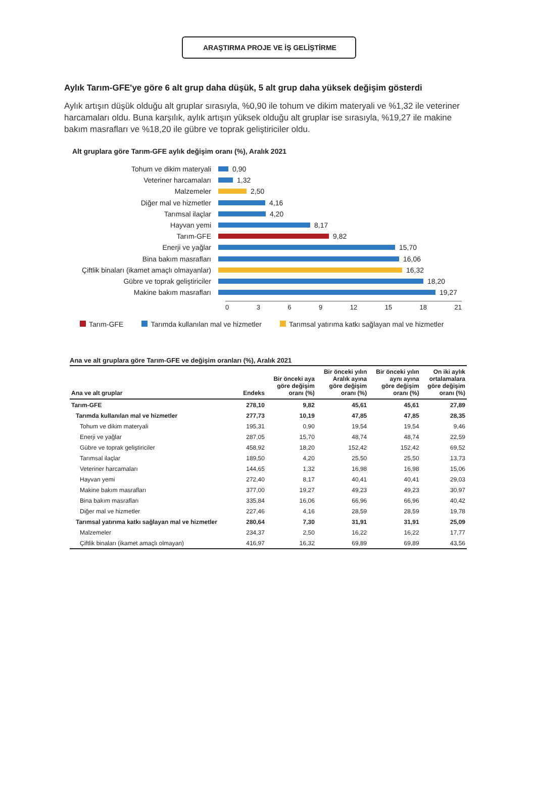ARAŞTIRMA PROJE VE İŞ GELİŞTİRME
Aylık Tarım-GFE'ye göre 6 alt grup daha düşük, 5 alt grup daha yüksek değişim gösterdi
Aylık artışın düşük olduğu alt gruplar sırasıyla, %0,90 ile tohum ve dikim materyali ve %1,32 ile veteriner harcamaları oldu. Buna karşılık, aylık artışın yüksek olduğu alt gruplar ise sırasıyla, %19,27 ile makine bakım masrafları ve %18,20 ile gübre ve toprak geliştiriciler oldu.
Alt gruplara göre Tarım-GFE aylık değişim oranı (%), Aralık 2021
Tohum ve dikim materyali 0,90
Veteriner harcamaları 1,32
Malzemeler 2,50
Diğer mal ve hizmetler 4,16
Tarımsal ilaçlar 4,20
Hayvan yemi 8,17
Tarım-GFE 9,82
Enerji ve yağlar 15,70
Bina bakım masrafları 16,06
Çiftlik binaları (ikamet amaçlı olmayanlar) 16,32
Gübre ve toprak geliştiriciler 18,20
Makine bakım masrafları 19,27
0 3 6 9 12 15 18 21
Tarım-GFE Tarımda kullanılan mal ve hizmetler Tarımsal yatırıma katkı sağlayan mal ve hizmetler
Ana ve alt gruplara göre Tarım-GFE ve değişim oranları (%), Aralık 2021
| Ana ve alt gruplar | Endeks | Bir önceki aya göre değişim oranı (%) | Bir önceki yılın Aralık ayına göre değişim oranı (%) | Bir önceki yılın aynı ayına göre değişim oranı (%) | On iki aylık ortalamalara göre değişim oranı (%) |
| --- | --- | --- | --- | --- | --- |
| Tarım-GFE | 278,10 | 9,82 | 45,61 | 45,61 | 27,89 |
| Tarımda kullanılan mal ve hizmetler | 277,73 | 10,19 | 47,85 | 47,85 | 28,35 |
| Tohum ve dikim materyali | 195,31 | 0,90 | 19,54 | 19,54 | 9,46 |
| Enerji ve yağlar | 287,05 | 15,70 | 48,74 | 48,74 | 22,59 |
| Gübre ve toprak geliştiriciler | 458,92 | 18,20 | 152,42 | 152,42 | 69,52 |
| Tarımsal ilaçlar | 189,50 | 4,20 | 25,50 | 25,50 | 13,73 |
| Veteriner harcamaları | 144,65 | 1,32 | 16,98 | 16,98 | 15,06 |
| Hayvan yemi | 272,40 | 8,17 | 40,41 | 40,41 | 29,03 |
| Makine bakım masrafları | 377,00 | 19,27 | 49,23 | 49,23 | 30,97 |
| Bina bakım masrafları | 335,84 | 16,06 | 66,96 | 66,96 | 40,42 |
| Diğer mal ve hizmetler | 227,46 | 4,16 | 28,59 | 28,59 | 19,78 |
| Tarımsal yatırıma katkı sağlayan mal ve hizmetler | 280,64 | 7,30 | 31,91 | 31,91 | 25,09 |
| Malzemeler | 234,37 | 2,50 | 16,22 | 16,22 | 17,77 |
| Çiftlik binaları (ikamet amaçlı olmayan) | 416,97 | 16,32 | 69,89 | 69,89 | 43,56 |